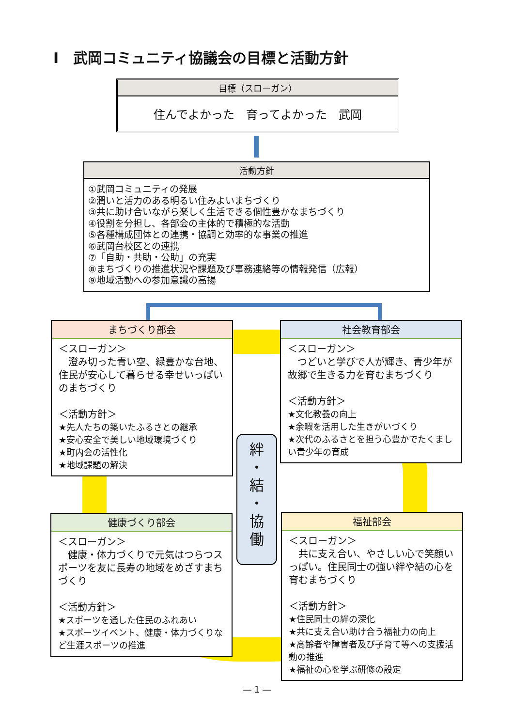Ⅰ　武岡コミュニティ協議会の目標と活動方針
目標（スローガン）
住んでよかった　育ってよかった　武岡
活動方針
①武岡コミュニティの発展
②潤いと活力のある明るい住みよいまちづくり
③共に助け合いながら楽しく生活できる個性豊かなまちづくり
④役割を分担し、各部会の主体的で積極的な活動
⑤各種構成団体との連携・協調と効率的な事業の推進
⑥武岡台校区との連携
⑦「自助・共助・公助」の充実
⑧まちづくりの推進状況や課題及び事務連絡等の情報発信（広報）
⑨地域活動への参加意識の高揚
まちづくり部会
＜スローガン＞
　澄み切った青い空、緑豊かな台地、住民が安心して暮らせる幸せいっぱいのまちづくり
＜活動方針＞
★先人たちの築いたふるさとの継承
★安心安全で美しい地域環境づくり
★町内会の活性化
★地域課題の解決
社会教育部会
＜スローガン＞
　つどいと学びで人が輝き、青少年が故郷で生きる力を育むまちづくり
＜活動方針＞
★文化教養の向上
★余暇を活用した生きがいづくり
★次代のふるさとを担う心豊かでたくましい青少年の育成
絆
・
結
・
協
働
健康づくり部会
＜スローガン＞
　健康・体力づくりで元気はつらつスポーツを友に長寿の地域をめざすまちづくり
＜活動方針＞
★スポーツを通した住民のふれあい
★スポーツイベント、健康・体力づくりなど生涯スポーツの推進
福祉部会
＜スローガン＞
　共に支え合い、やさしい心で笑顔いっぱい。住民同士の強い絆や結の心を育むまちづくり
＜活動方針＞
★住民同士の絆の深化
★共に支え合い助け合う福祉力の向上
★高齢者や障害者及び子育て等への支援活動の推進
★福祉の心を学ぶ研修の設定
― 1 ―